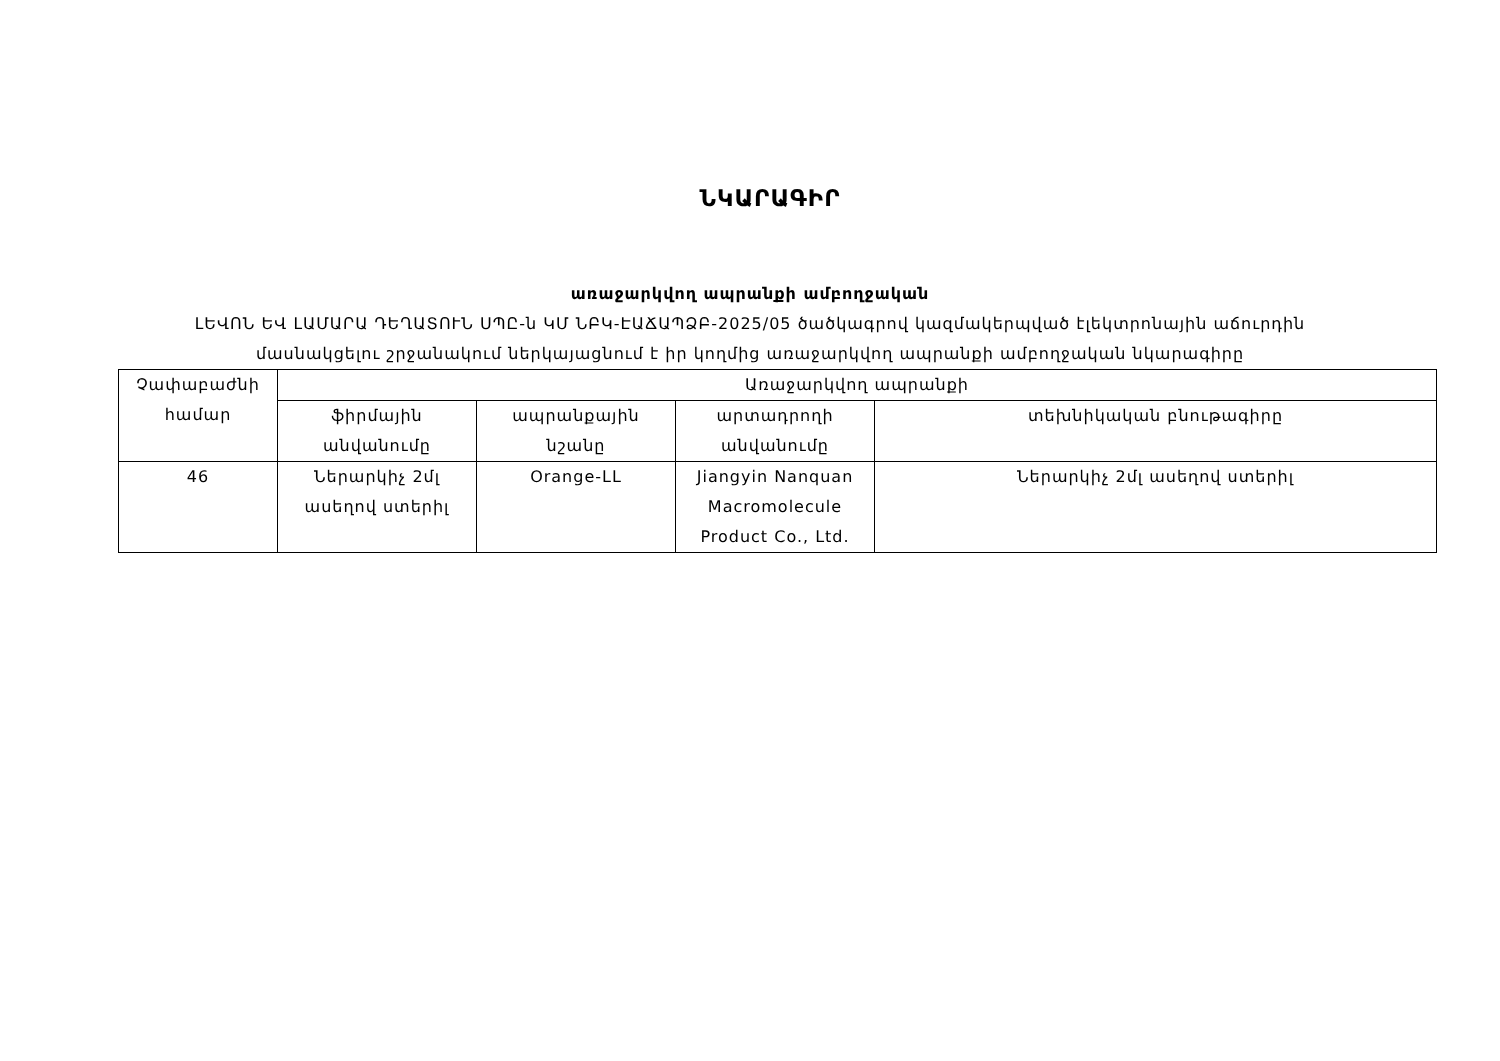ՆԿԱՐԱԳԻՐ
առաջարկվող ապրանքի ամբողջական
ԼԵՎՈՆ ԵՎ ԼԱՄԱՐԱ ԴԵՂԱՏՈՒՆ ՍՊԸ-ն ԿՄ ՆԲԿ-ԷԱՃԱՊՁԲ-2025/05 ծածկագրով կազմակերպված էլեկտրոնային աճուրդին
մասնակցելու շրջանակում ներկայացնում է իր կողմից առաջարկվող ապրանքի ամբողջական նկարագիրը
| Չափաբաժնի համար | Առաջարկվող ապրանքի | | | |
| --- | --- | --- | --- | --- |
| | ֆիրմային անվանումը | ապրանքային նշանը | արտադրողի անվանումը | տեխնիկական բնութագիրը |
| 46 | Ներարկիչ 2մլ ասեղով ստերիլ | Orange-LL | Jiangyin Nanquan Macromolecule Product Co., Ltd. | Ներարկիչ 2մլ ասեղով ստերիլ |